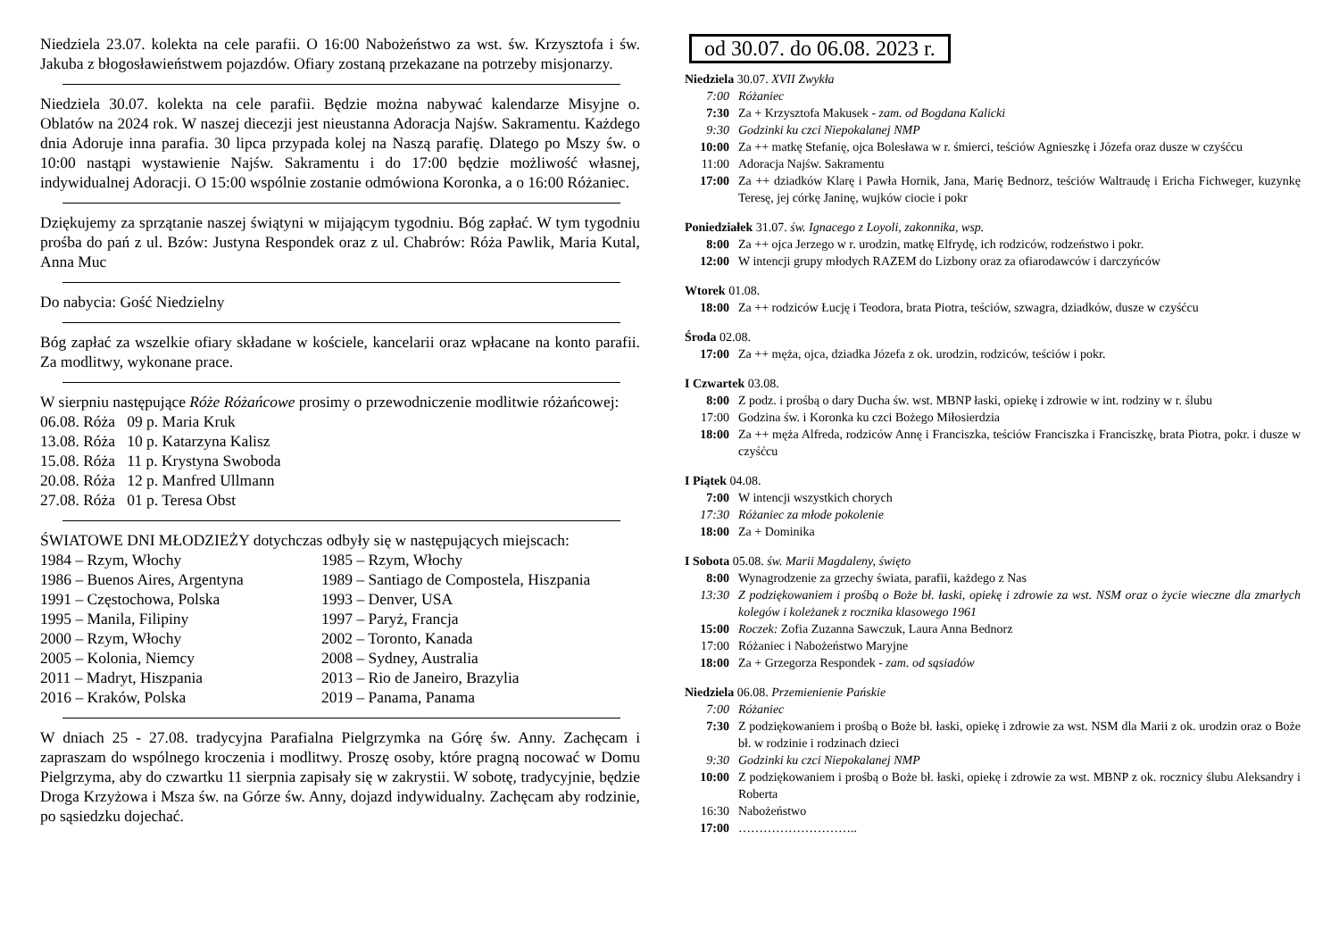Niedziela 23.07. kolekta na cele parafii. O 16:00 Nabożeństwo za wst. św. Krzysztofa i św. Jakuba z błogosławieństwem pojazdów. Ofiary zostaną przekazane na potrzeby misjonarzy.
Niedziela 30.07. kolekta na cele parafii. Będzie można nabywać kalendarze Misyjne o. Oblatów na 2024 rok. W naszej diecezji jest nieustanna Adoracja Najśw. Sakramentu. Każdego dnia Adoruje inna parafia. 30 lipca przypada kolej na Naszą parafię. Dlatego po Mszy św. o 10:00 nastąpi wystawienie Najśw. Sakramentu i do 17:00 będzie możliwość własnej, indywidualnej Adoracji. O 15:00 wspólnie zostanie odmówiona Koronka, a o 16:00 Różaniec.
Dziękujemy za sprzątanie naszej świątyni w mijającym tygodniu. Bóg zapłać. W tym tygodniu prośba do pań z ul. Bzów: Justyna Respondek oraz z ul. Chabrów: Róża Pawlik, Maria Kutal, Anna Muc
Do nabycia: Gość Niedzielny
Bóg zapłać za wszelkie ofiary składane w kościele, kancelarii oraz wpłacane na konto parafii. Za modlitwy, wykonane prace.
W sierpniu następujące Róże Różańcowe prosimy o przewodniczenie modlitwie różańcowej:
06.08. Róża 09 p. Maria Kruk
13.08. Róża 10 p. Katarzyna Kalisz
15.08. Róża 11 p. Krystyna Swoboda
20.08. Róża 12 p. Manfred Ullmann
27.08. Róża 01 p. Teresa Obst
ŚWIATOWE DNI MŁODZIEŻY dotychczas odbyły się w następujących miejscach:
1984 – Rzym, Włochy
1985 – Rzym, Włochy
1986 – Buenos Aires, Argentyna
1989 – Santiago de Compostela, Hiszpania
1991 – Częstochowa, Polska
1993 – Denver, USA
1995 – Manila, Filipiny
1997 – Paryż, Francja
2000 – Rzym, Włochy
2002 – Toronto, Kanada
2005 – Kolonia, Niemcy
2008 – Sydney, Australia
2011 – Madryt, Hiszpania
2013 – Rio de Janeiro, Brazylia
2016 – Kraków, Polska
2019 – Panama, Panama
W dniach 25 - 27.08. tradycyjna Parafialna Pielgrzymka na Górę św. Anny. Zachęcam i zapraszam do wspólnego kroczenia i modlitwy. Proszę osoby, które pragną nocować w Domu Pielgrzyma, aby do czwartku 11 sierpnia zapisały się w zakrystii. W sobotę, tradycyjnie, będzie Droga Krzyżowa i Msza św. na Górze św. Anny, dojazd indywidualny. Zachęcam aby rodzinie, po sąsiedzku dojechać.
od 30.07. do 06.08. 2023 r.
| Niedziela 30.07. XVII Zwykła | |
| 7:00 | Różaniec |
| 7:30 | Za + Krzysztofa Makusek - zam. od Bogdana Kalicki |
| 9:30 | Godzinki ku czci Niepokalanej NMP |
| 10:00 | Za ++ matkę Stefanię, ojca Bolesława w r. śmierci, teściów Agnieszkę i Józefa oraz dusze w czyśćcu |
| 11:00 | Adoracja Najśw. Sakramentu |
| 17:00 | Za ++ dziadków Klarę i Pawła Hornik, Jana, Marię Bednorz, teściów Waltraudę i Ericha Fichweger, kuzynkę Teresę, jej córkę Janinę, wujków ciocie i pokr |
| Poniedziałek 31.07. św. Ignacego z Loyoli, zakonnika, wsp. | |
| 8:00 | Za ++ ojca Jerzego w r. urodzin, matkę Elfrydę, ich rodziców, rodzeństwo i pokr. |
| 12:00 | W intencji grupy młodych RAZEM do Lizbony oraz za ofiarodawców i darczyńców |
| Wtorek 01.08. | |
| 18:00 | Za ++ rodziców Łucję i Teodora, brata Piotra, teściów, szwagra, dziadków, dusze w czyśćcu |
| Środa 02.08. | |
| 17:00 | Za ++ męża, ojca, dziadka Józefa z ok. urodzin, rodziców, teściów i pokr. |
| I Czwartek 03.08. | |
| 8:00 | Z podz. i prośbą o dary Ducha św. wst. MBNP łaski, opiekę i zdrowie w int. rodziny w r. ślubu |
| 17:00 | Godzina św. i Koronka ku czci Bożego Miłosierdzia |
| 18:00 | Za ++ męża Alfreda, rodziców Annę i Franciszka, teściów Franciszka i Franciszkę, brata Piotra, pokr. i dusze w czyśćcu |
| I Piątek 04.08. | |
| 7:00 | W intencji wszystkich chorych |
| 17:30 | Różaniec za młode pokolenie |
| 18:00 | Za + Dominika |
| I Sobota 05.08. św. Marii Magdaleny, święto | |
| 8:00 | Wynagrodzenie za grzechy świata, parafii, każdego z Nas |
| 13:30 | Z podziękowaniem i prośbą o Boże bł. łaski, opiekę i zdrowie za wst. NSM oraz o życie wieczne dla zmarłych kolegów i koleżanek z rocznika klasowego 1961 |
| 15:00 | Roczek: Zofia Zuzanna Sawczuk, Laura Anna Bednorz |
| 17:00 | Różaniec i Nabożeństwo Maryjne |
| 18:00 | Za + Grzegorza Respondek - zam. od sąsiadów |
| Niedziela 06.08. Przemienienie Pańskie | |
| 7:00 | Różaniec |
| 7:30 | Z podziękowaniem i prośbą o Boże bł. łaski, opiekę i zdrowie za wst. NSM dla Marii z ok. urodzin oraz o Boże bł. w rodzinie i rodzinach dzieci |
| 9:30 | Godzinki ku czci Niepokalanej NMP |
| 10:00 | Z podziękowaniem i prośbą o Boże bł. łaski, opiekę i zdrowie za wst. MBNP z ok. rocznicy ślubu Aleksandry i Roberta |
| 16:30 | Nabożeństwo |
| 17:00 | ……………………….. |